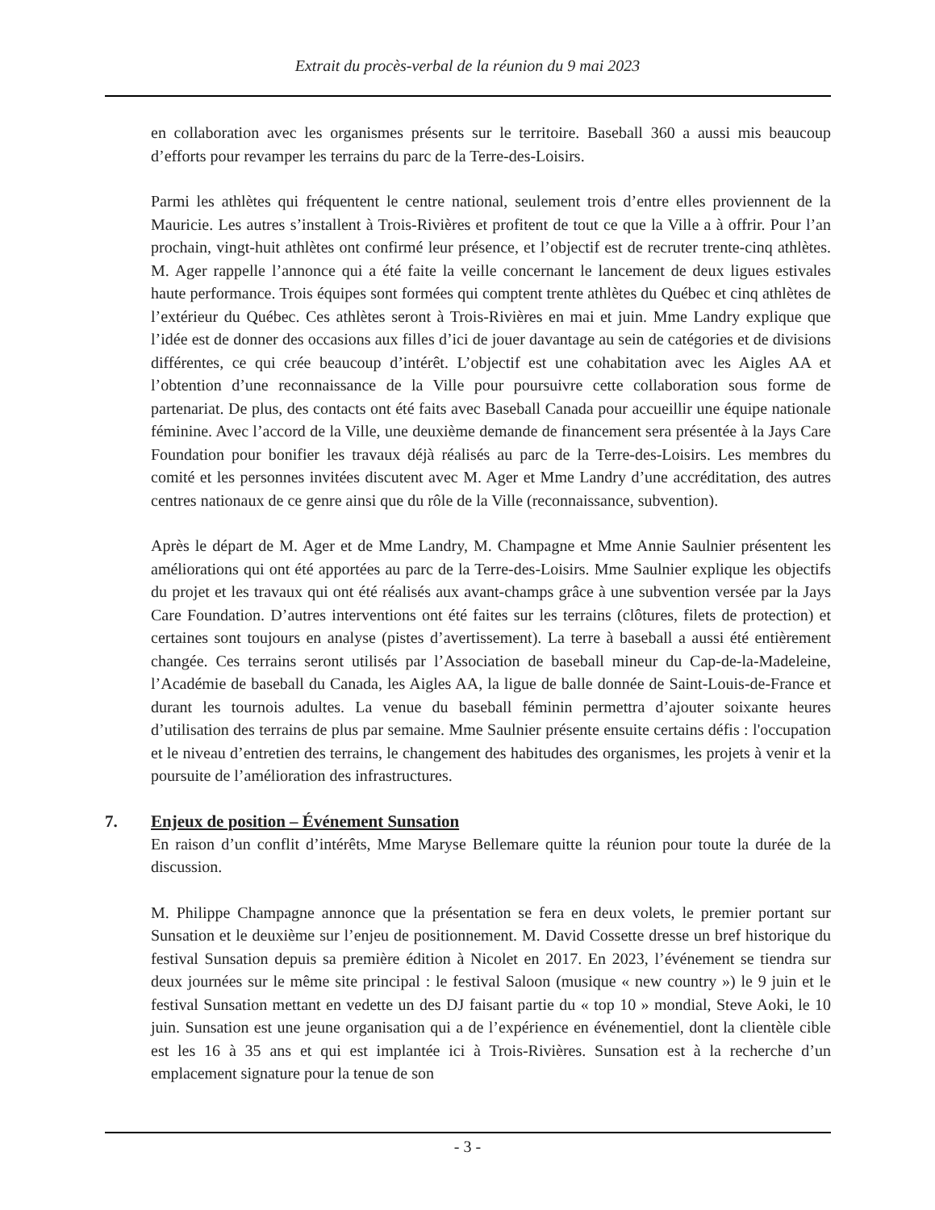Extrait du procès-verbal de la réunion du 9 mai 2023
en collaboration avec les organismes présents sur le territoire. Baseball 360 a aussi mis beaucoup d’efforts pour revamper les terrains du parc de la Terre-des-Loisirs.
Parmi les athlètes qui fréquentent le centre national, seulement trois d’entre elles proviennent de la Mauricie. Les autres s’installent à Trois-Rivières et profitent de tout ce que la Ville a à offrir. Pour l’an prochain, vingt-huit athlètes ont confirmé leur présence, et l’objectif est de recruter trente-cinq athlètes. M. Ager rappelle l’annonce qui a été faite la veille concernant le lancement de deux ligues estivales haute performance. Trois équipes sont formées qui comptent trente athlètes du Québec et cinq athlètes de l’extérieur du Québec. Ces athlètes seront à Trois-Rivières en mai et juin. Mme Landry explique que l’idée est de donner des occasions aux filles d’ici de jouer davantage au sein de catégories et de divisions différentes, ce qui crée beaucoup d’intérêt. L’objectif est une cohabitation avec les Aigles AA et l’obtention d’une reconnaissance de la Ville pour poursuivre cette collaboration sous forme de partenariat. De plus, des contacts ont été faits avec Baseball Canada pour accueillir une équipe nationale féminine. Avec l’accord de la Ville, une deuxième demande de financement sera présentée à la Jays Care Foundation pour bonifier les travaux déjà réalisés au parc de la Terre-des-Loisirs. Les membres du comité et les personnes invitées discutent avec M. Ager et Mme Landry d’une accréditation, des autres centres nationaux de ce genre ainsi que du rôle de la Ville (reconnaissance, subvention).
Après le départ de M. Ager et de Mme Landry, M. Champagne et Mme Annie Saulnier présentent les améliorations qui ont été apportées au parc de la Terre-des-Loisirs. Mme Saulnier explique les objectifs du projet et les travaux qui ont été réalisés aux avant-champs grâce à une subvention versée par la Jays Care Foundation. D’autres interventions ont été faites sur les terrains (clôtures, filets de protection) et certaines sont toujours en analyse (pistes d’avertissement). La terre à baseball a aussi été entièrement changée. Ces terrains seront utilisés par l’Association de baseball mineur du Cap-de-la-Madeleine, l’Académie de baseball du Canada, les Aigles AA, la ligue de balle donnée de Saint-Louis-de-France et durant les tournois adultes. La venue du baseball féminin permettra d’ajouter soixante heures d’utilisation des terrains de plus par semaine. Mme Saulnier présente ensuite certains défis : l'occupation et le niveau d’entretien des terrains, le changement des habitudes des organismes, les projets à venir et la poursuite de l’amélioration des infrastructures.
7. Enjeux de position – Événement Sunsation
En raison d’un conflit d’intérêts, Mme Maryse Bellemare quitte la réunion pour toute la durée de la discussion.
M. Philippe Champagne annonce que la présentation se fera en deux volets, le premier portant sur Sunsation et le deuxième sur l’enjeu de positionnement. M. David Cossette dresse un bref historique du festival Sunsation depuis sa première édition à Nicolet en 2017. En 2023, l’événement se tiendra sur deux journées sur le même site principal : le festival Saloon (musique « new country ») le 9 juin et le festival Sunsation mettant en vedette un des DJ faisant partie du « top 10 » mondial, Steve Aoki, le 10 juin. Sunsation est une jeune organisation qui a de l’expérience en événementiel, dont la clientèle cible est les 16 à 35 ans et qui est implantée ici à Trois-Rivières. Sunsation est à la recherche d’un emplacement signature pour la tenue de son
- 3 -